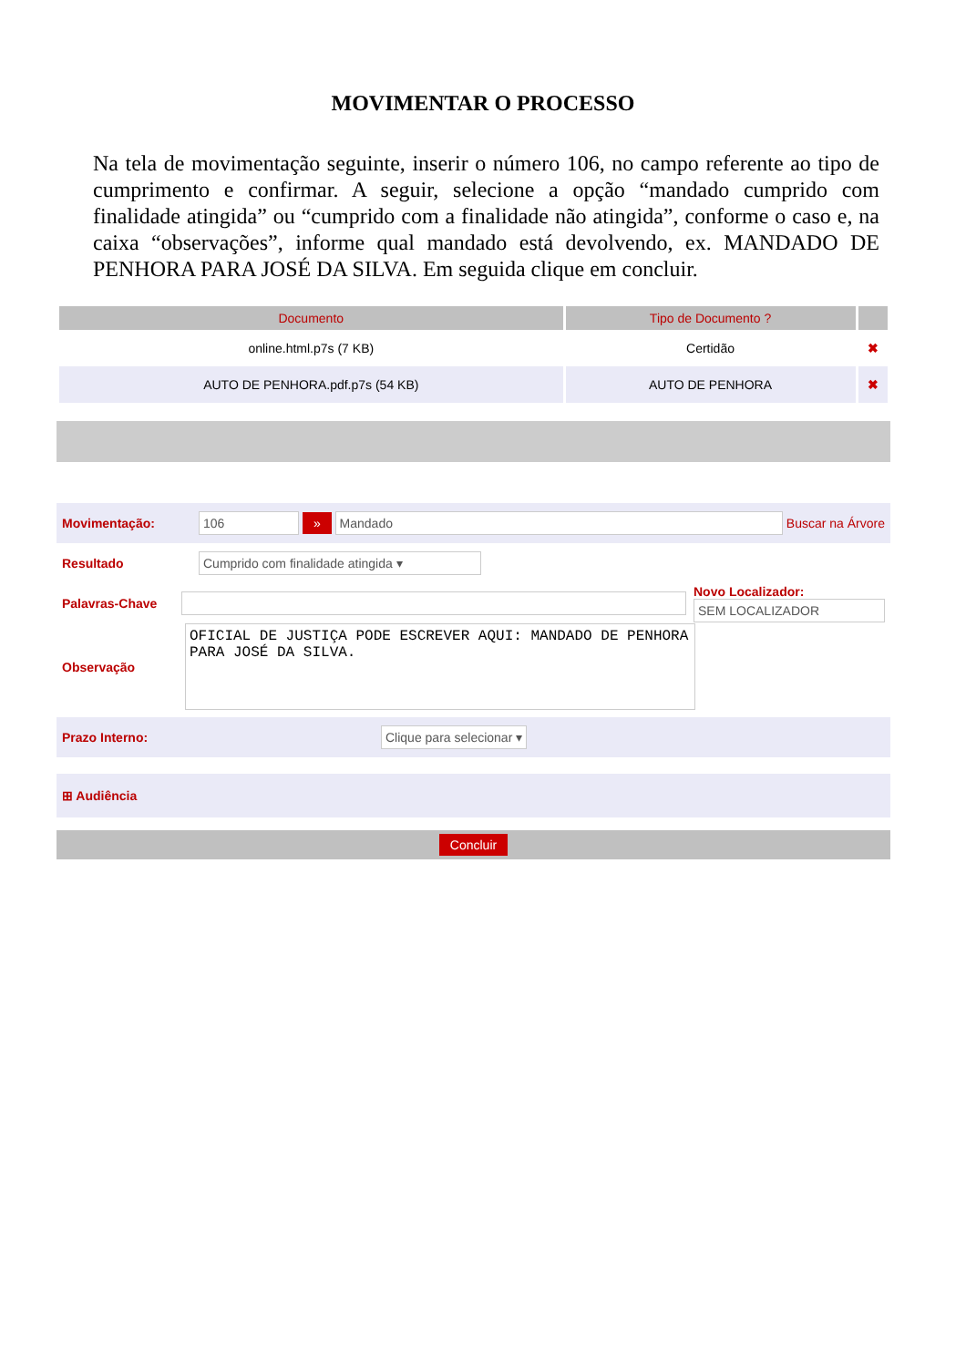MOVIMENTAR O PROCESSO
Na tela de movimentação seguinte, inserir o número 106, no campo referente ao tipo de cumprimento e confirmar. A seguir, selecione a opção “mandado cumprido com finalidade atingida” ou “cumprido com a finalidade não atingida”, conforme o caso e, na caixa “observações”, informe qual mandado está devolvendo, ex. MANDADO DE PENHORA PARA JOSÉ DA SILVA. Em seguida clique em concluir.
| Documento | Tipo de Documento ? | |
| --- | --- | --- |
| online.html.p7s (7 KB) | Certidão | ✖ |
| AUTO DE PENHORA.pdf.p7s (54 KB) | AUTO DE PENHORA | ✖ |
Movimentação: 106 » Mandado Buscar na Árvore
Resultado Cumprido com finalidade atingida ▾
Palavras-Chave
Novo Localizador:
SEM LOCALIZADOR
Observação
OFICIAL DE JUSTIÇA PODE ESCREVER AQUI: MANDADO DE PENHORA PARA JOSÉ DA SILVA.
Prazo Interno: Clique para selecionar ▾
⊞ Audiência
Concluir